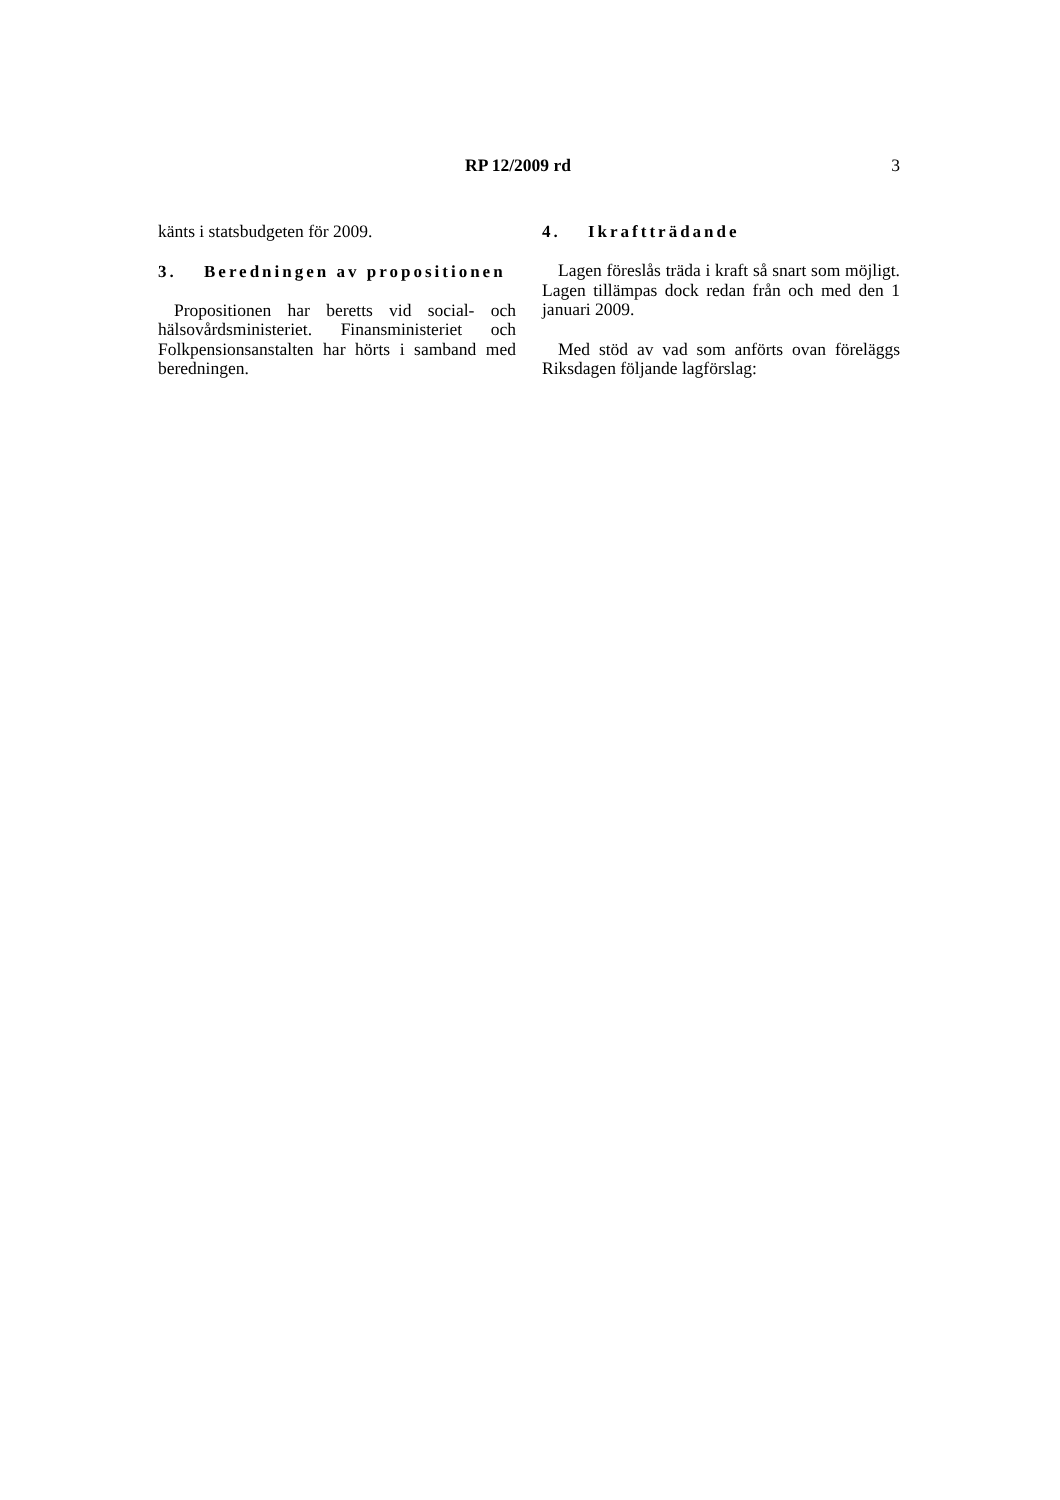RP 12/2009 rd 3
känts i statsbudgeten för 2009.
3. Beredningen av propositionen
Propositionen har beretts vid social- och hälsovårdsministeriet. Finansministeriet och Folkpensionsanstalten har hörts i samband med beredningen.
4. Ikraftträdande
Lagen föreslås träda i kraft så snart som möjligt. Lagen tillämpas dock redan från och med den 1 januari 2009.
Med stöd av vad som anförts ovan föreläggs Riksdagen följande lagförslag: